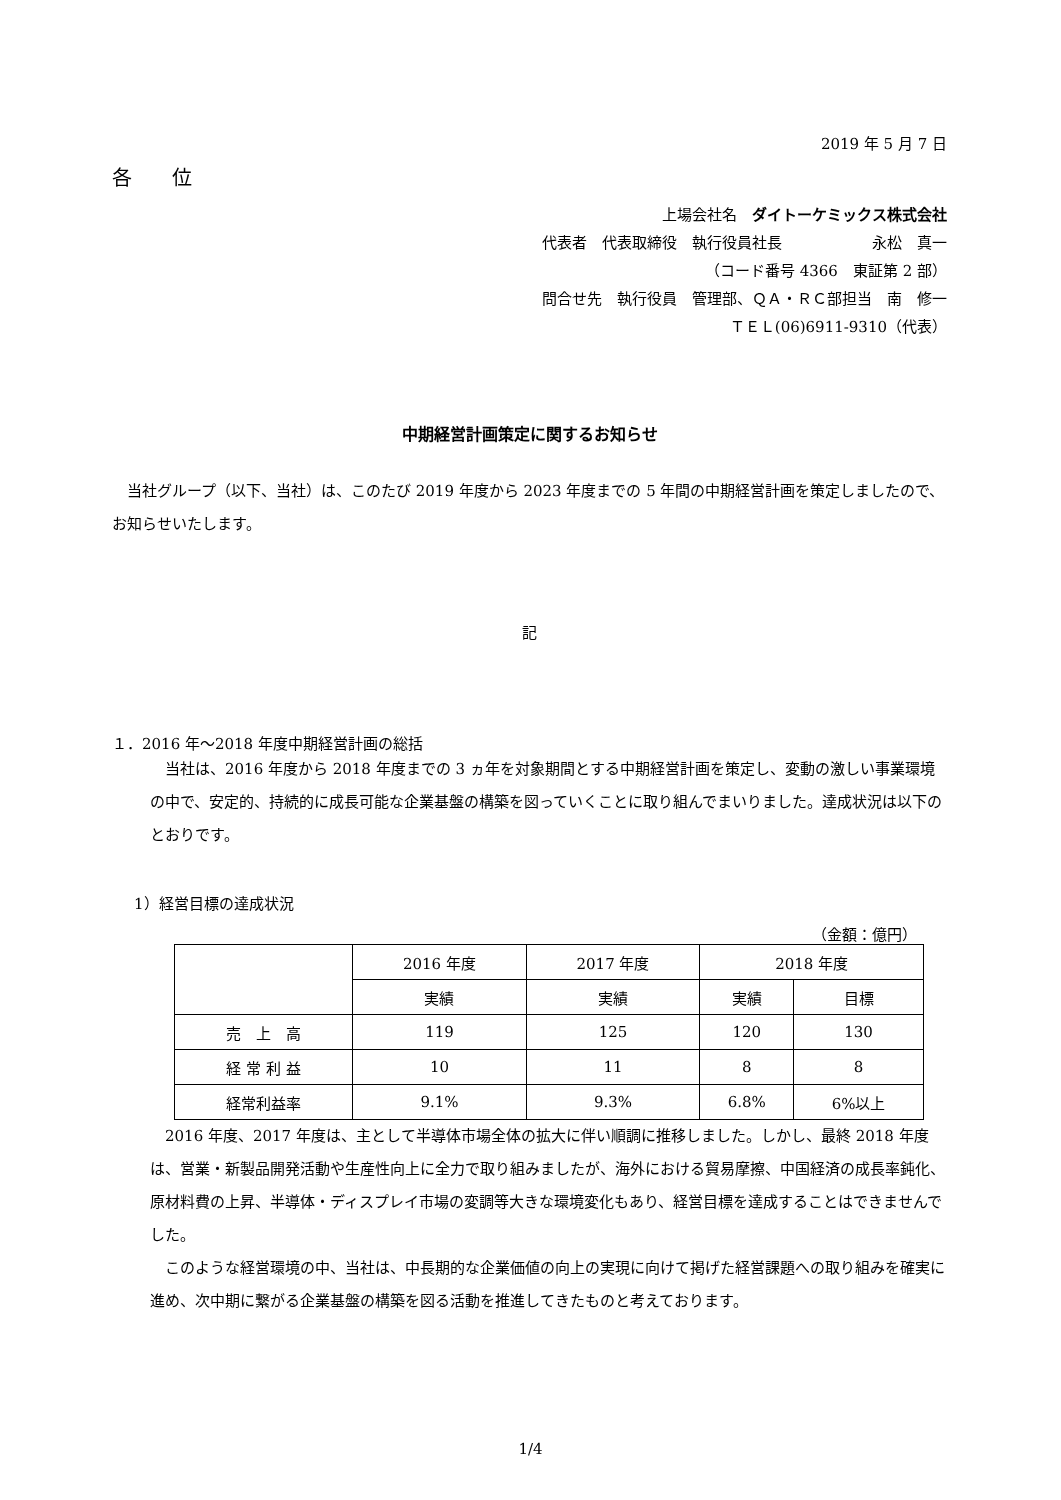2019 年 5 月 7 日
各　　位
上場会社名　ダイトーケミックス株式会社
代表者　代表取締役　執行役員社長　　　　　　永松　真一
（コード番号 4366　東証第 2 部）
問合せ先　執行役員　管理部、ＱＡ・ＲＣ部担当　南　修一
ＴＥＬ(06)6911-9310（代表）
中期経営計画策定に関するお知らせ
　当社グループ（以下、当社）は、このたび 2019 年度から 2023 年度までの 5 年間の中期経営計画を策定しましたので、お知らせいたします。
記
１．2016 年～2018 年度中期経営計画の総括
　当社は、2016 年度から 2018 年度までの 3 ヵ年を対象期間とする中期経営計画を策定し、変動の激しい事業環境の中で、安定的、持続的に成長可能な企業基盤の構築を図っていくことに取り組んでまいりました。達成状況は以下のとおりです。
1）経営目標の達成状況
（金額：億円）
| | 2016 年度 | 2017 年度 | 2018 年度 | |
| | 実績 | 実績 | 実績 | 目標 |
| 売 上 高 | 119 | 125 | 120 | 130 |
| 経 常 利 益 | 10 | 11 | 8 | 8 |
| 経常利益率 | 9.1% | 9.3% | 6.8% | 6%以上 |
　2016 年度、2017 年度は、主として半導体市場全体の拡大に伴い順調に推移しました。しかし、最終 2018 年度は、営業・新製品開発活動や生産性向上に全力で取り組みましたが、海外における貿易摩擦、中国経済の成長率鈍化、原材料費の上昇、半導体・ディスプレイ市場の変調等大きな環境変化もあり、経営目標を達成することはできませんでした。
　このような経営環境の中、当社は、中長期的な企業価値の向上の実現に向けて掲げた経営課題への取り組みを確実に進め、次中期に繋がる企業基盤の構築を図る活動を推進してきたものと考えております。
1/4